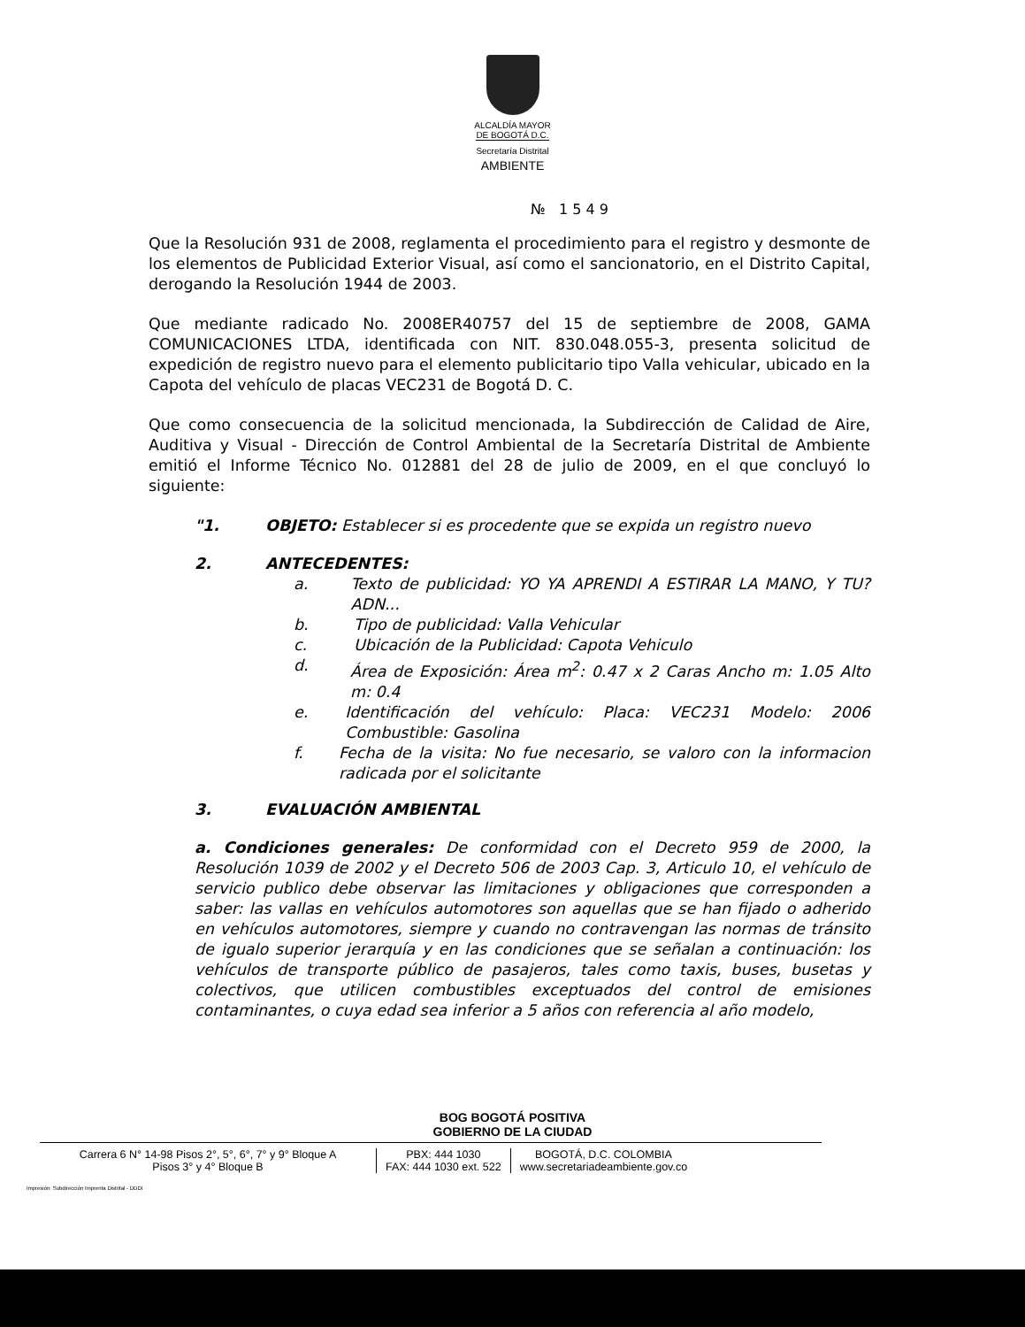ALCALDÍA MAYOR
DE BOGOTÁ D.C.
Secretaría Distrital
AMBIENTE
№ 1 5 4 9
Que la Resolución 931 de 2008, reglamenta el procedimiento para el registro y desmonte de los elementos de Publicidad Exterior Visual, así como el sancionatorio, en el Distrito Capital, derogando la Resolución 1944 de 2003.
Que mediante radicado No. 2008ER40757 del 15 de septiembre de 2008, GAMA COMUNICACIONES LTDA, identificada con NIT. 830.048.055-3, presenta solicitud de expedición de registro nuevo para el elemento publicitario tipo Valla vehicular, ubicado en la Capota del vehículo de placas VEC231 de Bogotá D. C.
Que como consecuencia de la solicitud mencionada, la Subdirección de Calidad de Aire, Auditiva y Visual - Dirección de Control Ambiental de la Secretaría Distrital de Ambiente emitió el Informe Técnico No. 012881 del 28 de julio de 2009, en el que concluyó lo siguiente:
"1. OBJETO: Establecer si es procedente que se expida un registro nuevo
2. ANTECEDENTES:
a. Texto de publicidad: YO YA APRENDI A ESTIRAR LA MANO, Y TU? ADN...
b. Tipo de publicidad: Valla Vehicular
c. Ubicación de la Publicidad: Capota Vehiculo
d. Área de Exposición: Área m<sup>2</sup>: 0.47 x 2 Caras Ancho m: 1.05 Alto m: 0.4
e. Identificación del vehículo: Placa: VEC231 Modelo: 2006 Combustible: Gasolina
f. Fecha de la visita: No fue necesario, se valoro con la informacion radicada por el solicitante
3. EVALUACIÓN AMBIENTAL
a. Condiciones generales: De conformidad con el Decreto 959 de 2000, la Resolución 1039 de 2002 y el Decreto 506 de 2003 Cap. 3, Articulo 10, el vehículo de servicio publico debe observar las limitaciones y obligaciones que corresponden a saber: las vallas en vehículos automotores son aquellas que se han fijado o adherido en vehículos automotores, siempre y cuando no contravengan las normas de tránsito de igualo superior jerarquía y en las condiciones que se señalan a continuación: los vehículos de transporte público de pasajeros, tales como taxis, buses, busetas y colectivos, que utilicen combustibles exceptuados del control de emisiones contaminantes, o cuya edad sea inferior a 5 años con referencia al año modelo,
BOG BOGOTÁ POSITIVA
GOBIERNO DE LA CIUDAD
Carrera 6 N° 14-98 Pisos 2°, 5°, 6°, 7° y 9° Bloque A
Pisos 3° y 4° Bloque B
PBX: 444 1030
FAX: 444 1030 ext. 522
BOGOTÁ, D.C. COLOMBIA
www.secretariadeambiente.gov.co
Impresión: Subdirección Imprenta Distrital - DDDI